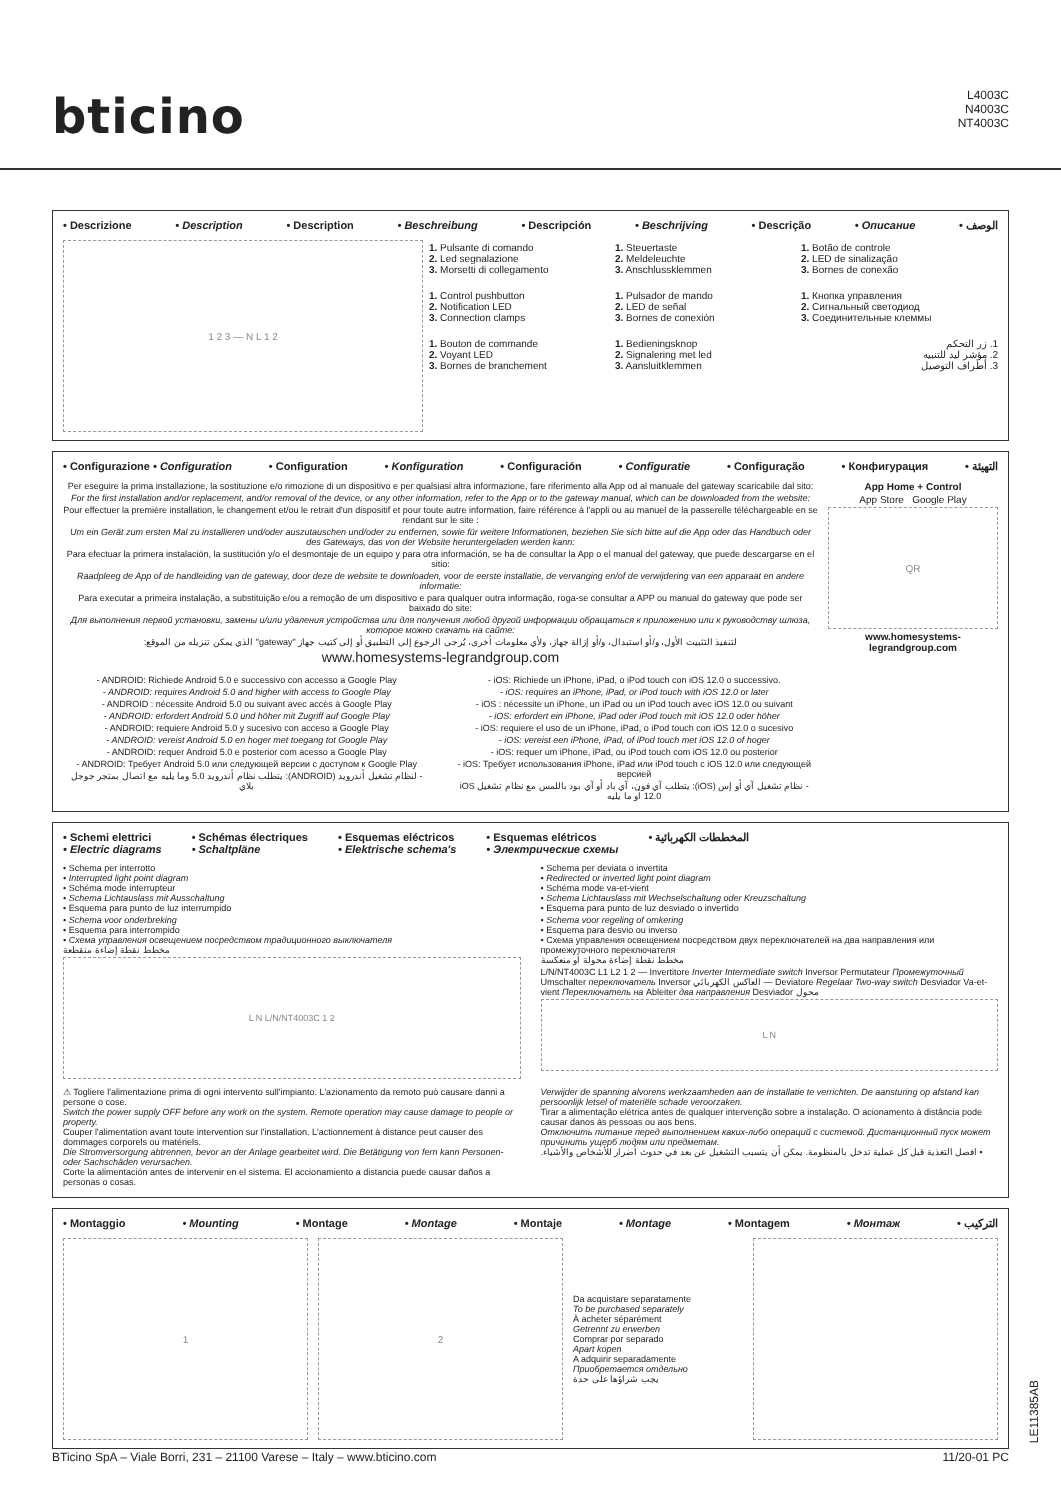bticino
L4003C
N4003C
NT4003C
• Descrizione • Description • Description • Beschreibung • Descripción • Beschrijving • Descrição • Описание • الوصف
1 2 3 — N L 1 2
1. Pulsante di comando
2. Led segnalazione
3. Morsetti di collegamento
1. Control pushbutton
2. Notification LED
3. Connection clamps
1. Bouton de commande
2. Voyant LED
3. Bornes de branchement
1. Steuertaste
2. Meldeleuchte
3. Anschlussklemmen
1. Pulsador de mando
2. LED de señal
3. Bornes de conexión
1. Bedieningsknop
2. Signalering met led
3. Aansluitklemmen
1. Botão de controle
2. LED de sinalização
3. Bornes de conexão
1. Кнопка управления
2. Сигнальный светодиод
3. Соединительные клеммы
1. زر التحكم
2. مؤشر ليد للتنبيه
3. أطراف التوصيل
• Configurazione • Configuration • Configuration • Konfiguration • Configuración • Configuratie • Configuração • Конфигурация • التهيئة
Per eseguire la prima installazione, la sostituzione e/o rimozione di un dispositivo e per qualsiasi altra informazione, fare riferimento alla App od al manuale del gateway scaricabile dal sito:
For the first installation and/or replacement, and/or removal of the device, or any other information, refer to the App or to the gateway manual, which can be downloaded from the website:
Pour effectuer la première installation, le changement et/ou le retrait d'un dispositif et pour toute autre information, faire référence à l'appli ou au manuel de la passerelle téléchargeable en se rendant sur le site :
Um ein Gerät zum ersten Mal zu installieren und/oder auszutauschen und/oder zu entfernen, sowie für weitere Informationen, beziehen Sie sich bitte auf die App oder das Handbuch oder des Gateways, das von der Website heruntergeladen werden kann:
Para efectuar la primera instalación, la sustitución y/o el desmontaje de un equipo y para otra información, se ha de consultar la App o el manual del gateway, que puede descargarse en el sitio:
Raadpleeg de App of de handleiding van de gateway, door deze de website te downloaden, voor de eerste installatie, de vervanging en/of de verwijdering van een apparaat en andere informatie:
Para executar a primeira instalação, a substituição e/ou a remoção de um dispositivo e para qualquer outra informação, roga-se consultar a APP ou manual do gateway que pode ser baixado do site:
Для выполнения первой установки, замены и/или удаления устройства или для получения любой другой информации обращаться к приложению или к руководству шлюза, которое можно скачать на сайте:
لتنفيذ التثبيت الأول، و/أو استبدال، و/أو إزالة جهاز، ولأي معلومات أخرى، يُرجى الرجوع إلى التطبيق أو إلى كتيب جهاز "gateway" الذي يمكن تنزيله من الموقع:
www.homesystems-legrandgroup.com
- ANDROID: Richiede Android 5.0 e successivo con accesso a Google Play
- ANDROID: requires Android 5.0 and higher with access to Google Play
- ANDROID : nécessite Android 5.0 ou suivant avec accès à Google Play
- ANDROID: erfordert Android 5.0 und höher mit Zugriff auf Google Play
- ANDROID: requiere Android 5.0 y sucesivo con acceso a Google Play
- ANDROID: vereist Android 5.0 en hoger met toegang tot Google Play
- ANDROID: requer Android 5.0 e posterior com acesso a Google Play
- ANDROID: Требует Android 5.0 или следующей версии с доступом к Google Play
- لنظام تشغيل أندرويد (ANDROID): يتطلب نظام أندرويد 5.0 وما يليه مع اتصال بمتجر جوجل بلاي
- iOS: Richiede un iPhone, iPad, o iPod touch con iOS 12.0 o successivo.
- iOS: requires an iPhone, iPad, or iPod touch with iOS 12.0 or later
- iOS : nécessite un iPhone, un iPad ou un iPod touch avec iOS 12.0 ou suivant
- iOS: erfordert ein iPhone, iPad oder iPod touch mit iOS 12.0 oder höher
- iOS: requiere el uso de un iPhone, iPad, o iPod touch con iOS 12.0 o sucesivo
- iOS: vereist een iPhone, iPad, of iPod touch met iOS 12.0 of hoger
- iOS: requer um iPhone, iPad, ou iPod touch com iOS 12.0 ou posterior
- iOS: Требует использования iPhone, iPad или iPod touch с iOS 12.0 или следующей версией
- نظام تشغيل آي أو إس (iOS): يتطلب آي فون، آي باد أو آي بود باللمس مع نظام تشغيل iOS 12.0 أو ما يليه
App Home + Control
App Store Google Play
QR
www.homesystems-legrandgroup.com
• Schemi elettrici
• Electric diagrams • Schémas électriques
• Schaltpläne • Esquemas eléctricos
• Elektrische schema's • Esquemas elétricos
• Электрические схемы • المخططات الكهربائية
• Schema per interrotto
• Interrupted light point diagram
• Schéma mode interrupteur
• Schema Lichtauslass mit Ausschaltung
• Esquema para punto de luz interrumpido
• Schema voor onderbreking
• Esquema para interrompido
• Схема управления освещением посредством традиционного выключателя
مخطط نقطة إضاءة منقطعة
L N L/N/NT4003C 1 2
• Schema per deviata o invertita
• Redirected or inverted light point diagram
• Schéma mode va-et-vient
• Schema Lichtauslass mit Wechselschaltung oder Kreuzschaltung
• Esquema para punto de luz desviado o invertido
• Schema voor regeling of omkering
• Esquema para desvio ou inverso
• Схема управления освещением посредством двух переключателей на два направления или промежуточного переключателя
مخطط نقطة إضاءة محولة أو منعكسة
L/N/NT4003C L1 L2 1 2 — Invertitore Inverter Intermediate switch Inversor Permutateur Промежуточный Umschalter переключатель Inversor العاكس الكهربائي — Deviatore Regelaar Two-way switch Desviador Va-et-vient Переключатель на Ableiter два направления Desviador محول
L N
⚠ Togliere l'alimentazione prima di ogni intervento sull'impianto. L'azionamento da remoto può causare danni a persone o cose.
Switch the power supply OFF before any work on the system. Remote operation may cause damage to people or property.
Couper l'alimentation avant toute intervention sur l'installation. L'actionnement à distance peut causer des dommages corporels ou matériels.
Die Stromversorgung abtrennen, bevor an der Anlage gearbeitet wird. Die Betätigung von fern kann Personen- oder Sachschäden verursachen.
Corte la alimentación antes de intervenir en el sistema. El accionamiento a distancia puede causar daños a personas o cosas.
Verwijder de spanning alvorens werkzaamheden aan de installatie te verrichten. De aansturing op afstand kan persoonlijk letsel of materiële schade veroorzaken.
Tirar a alimentação elétrica antes de qualquer intervenção sobre a instalação. O acionamento à distância pode causar danos às pessoas ou aos bens.
Отключить питание перед выполнением каких-либо операций с системой. Дистанционный пуск может причинить ущерб людям или предметам.
• افصل التغذية قبل كل عملية تدخل بالمنظومة. يمكن أن يتسبب التشغيل عن بعد في حدوث أضرار للأشخاص والأشياء.
• Montaggio • Mounting • Montage • Montage • Montaje • Montage • Montagem • Монтаж • التركيب
1 2
Da acquistare separatamente
To be purchased separately
À acheter séparément
Getrennt zu erwerben
Comprar por separado
Apart kopen
A adquirir separadamente
Приобретается отдельно
يجب شراؤها على حدة
LE11385AB
BTicino SpA – Viale Borri, 231 – 21100 Varese – Italy – www.bticino.com 11/20-01 PC